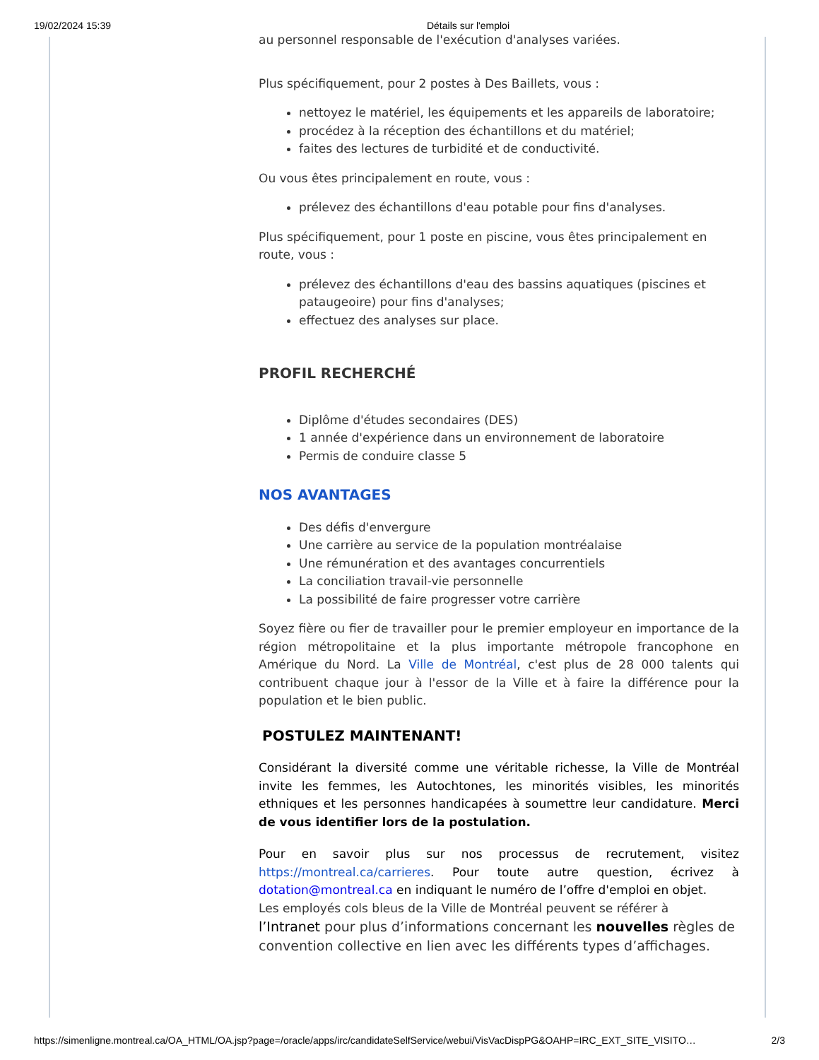19/02/2024 15:39 Détails sur l'emploi
au personnel responsable de l'exécution d'analyses variées.
Plus spécifiquement, pour 2 postes à Des Baillets, vous :
nettoyez le matériel, les équipements et les appareils de laboratoire;
procédez à la réception des échantillons et du matériel;
faites des lectures de turbidité et de conductivité.
Ou vous êtes principalement en route, vous :
prélevez des échantillons d'eau potable pour fins d'analyses.
Plus spécifiquement, pour 1 poste en piscine, vous êtes principalement en route, vous :
prélevez des échantillons d'eau des bassins aquatiques (piscines et pataugeoire) pour fins d'analyses;
effectuez des analyses sur place.
PROFIL RECHERCHÉ
Diplôme d'études secondaires (DES)
1 année d'expérience dans un environnement de laboratoire
Permis de conduire classe 5
NOS AVANTAGES
Des défis d'envergure
Une carrière au service de la population montréalaise
Une rémunération et des avantages concurrentiels
La conciliation travail-vie personnelle
La possibilité de faire progresser votre carrière
Soyez fière ou fier de travailler pour le premier employeur en importance de la région métropolitaine et la plus importante métropole francophone en Amérique du Nord. La Ville de Montréal, c'est plus de 28 000 talents qui contribuent chaque jour à l'essor de la Ville et à faire la différence pour la population et le bien public.
POSTULEZ MAINTENANT!
Considérant la diversité comme une véritable richesse, la Ville de Montréal invite les femmes, les Autochtones, les minorités visibles, les minorités ethniques et les personnes handicapées à soumettre leur candidature. Merci de vous identifier lors de la postulation.
Pour en savoir plus sur nos processus de recrutement, visitez https://montreal.ca/carrieres. Pour toute autre question, écrivez à dotation@montreal.ca en indiquant le numéro de l’offre d'emploi en objet.
Les employés cols bleus de la Ville de Montréal peuvent se référer à
l’Intranet pour plus d’informations concernant les nouvelles règles de convention collective en lien avec les différents types d’affichages.
https://simenligne.montreal.ca/OA_HTML/OA.jsp?page=/oracle/apps/irc/candidateSelfService/webui/VisVacDispPG&OAHP=IRC_EXT_SITE_VISITO… 2/3